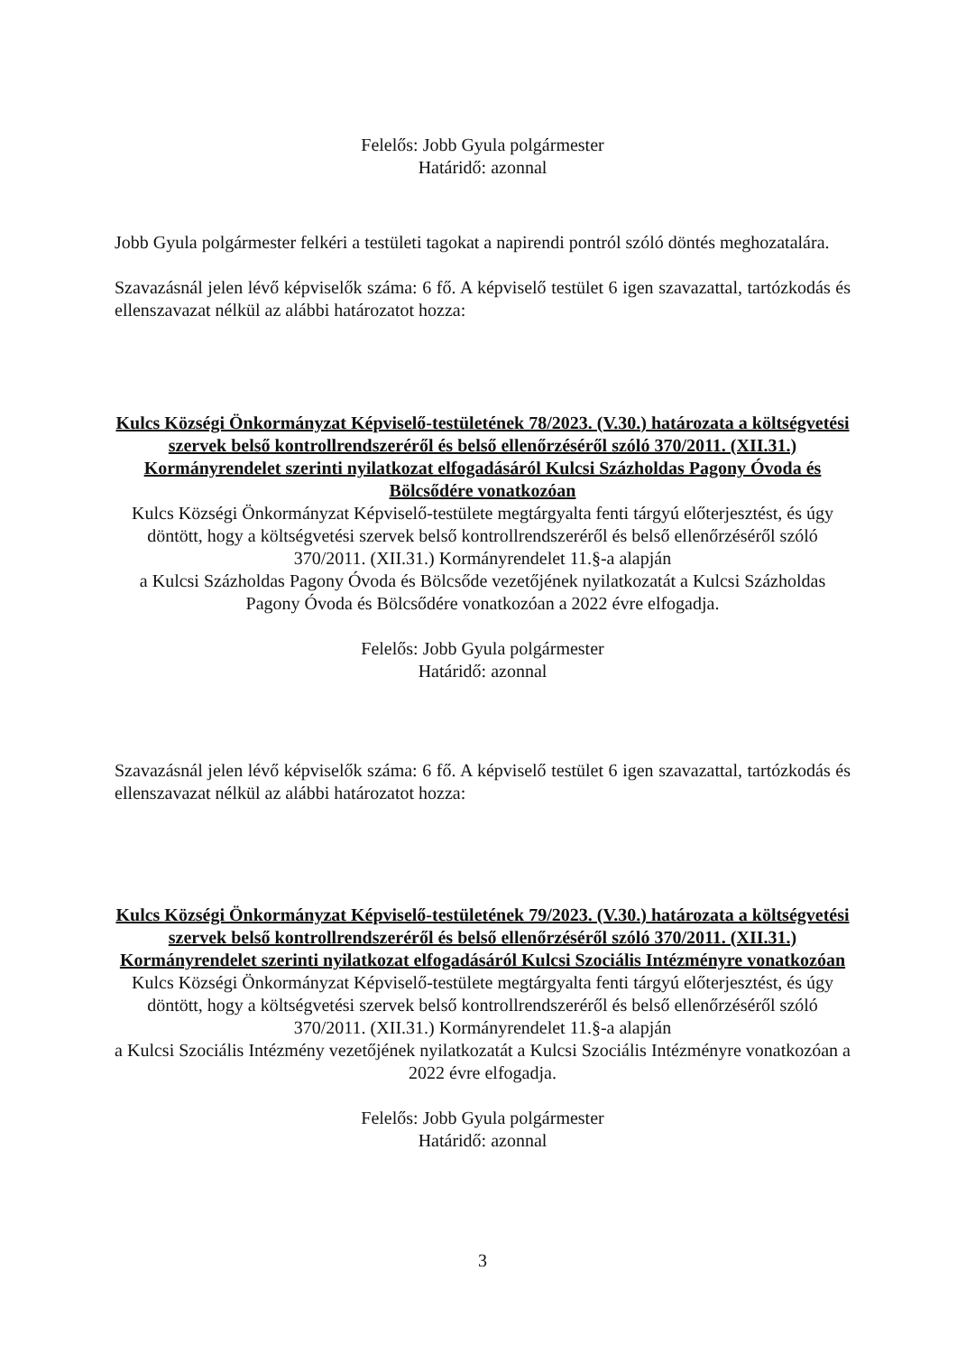Felelős: Jobb Gyula polgármester
Határidő: azonnal
Jobb Gyula polgármester felkéri a testületi tagokat a napirendi pontról szóló döntés meghozatalára.
Szavazásnál jelen lévő képviselők száma: 6 fő. A képviselő testület 6 igen szavazattal, tartózkodás és ellenszavazat nélkül az alábbi határozatot hozza:
Kulcs Községi Önkormányzat Képviselő-testületének 78/2023. (V.30.) határozata a költségvetési szervek belső kontrollrendszeréről és belső ellenőrzéséről szóló 370/2011. (XII.31.) Kormányrendelet szerinti nyilatkozat elfogadásáról Kulcsi Százholdas Pagony Óvoda és Bölcsődére vonatkozóan
Kulcs Községi Önkormányzat Képviselő-testülete megtárgyalta fenti tárgyú előterjesztést, és úgy döntött, hogy a költségvetési szervek belső kontrollrendszeréről és belső ellenőrzéséről szóló 370/2011. (XII.31.) Kormányrendelet 11.§-a alapján
a Kulcsi Százholdas Pagony Óvoda és Bölcsőde vezetőjének nyilatkozatát a Kulcsi Százholdas Pagony Óvoda és Bölcsődére vonatkozóan a 2022 évre elfogadja.
Felelős: Jobb Gyula polgármester
Határidő: azonnal
Szavazásnál jelen lévő képviselők száma: 6 fő. A képviselő testület 6 igen szavazattal, tartózkodás és ellenszavazat nélkül az alábbi határozatot hozza:
Kulcs Községi Önkormányzat Képviselő-testületének 79/2023. (V.30.) határozata a költségvetési szervek belső kontrollrendszeréről és belső ellenőrzéséről szóló 370/2011. (XII.31.) Kormányrendelet szerinti nyilatkozat elfogadásáról Kulcsi Szociális Intézményre vonatkozóan
Kulcs Községi Önkormányzat Képviselő-testülete megtárgyalta fenti tárgyú előterjesztést, és úgy döntött, hogy a költségvetési szervek belső kontrollrendszeréről és belső ellenőrzéséről szóló 370/2011. (XII.31.) Kormányrendelet 11.§-a alapján
a Kulcsi Szociális Intézmény vezetőjének nyilatkozatát a Kulcsi Szociális Intézményre vonatkozóan a 2022 évre elfogadja.
Felelős: Jobb Gyula polgármester
Határidő: azonnal
3